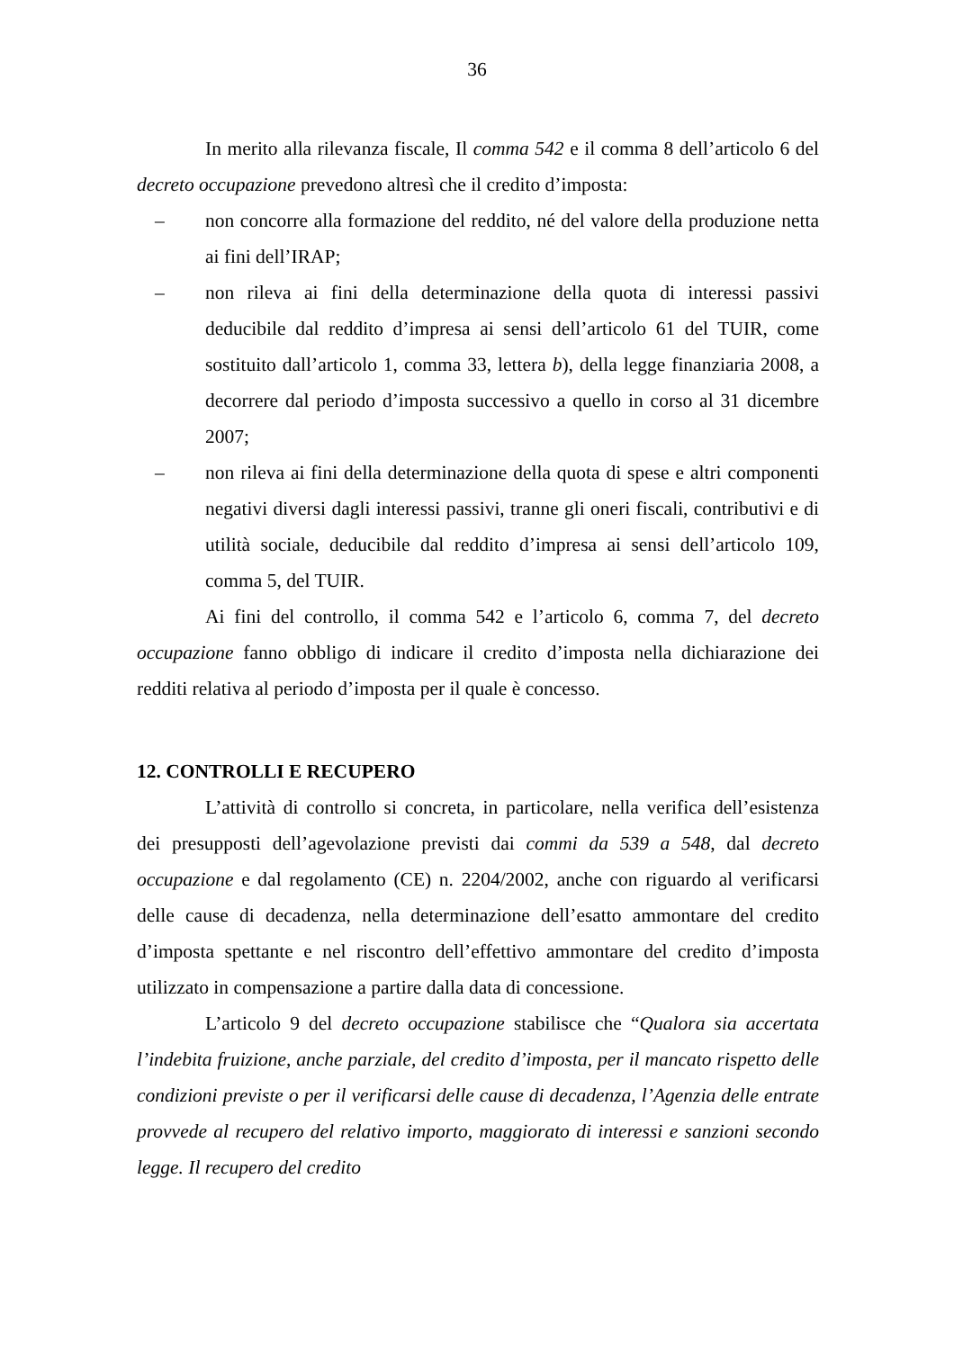36
In merito alla rilevanza fiscale, Il comma 542 e il comma 8 dell’articolo 6 del decreto occupazione prevedono altresì che il credito d’imposta:
– non concorre alla formazione del reddito, né del valore della produzione netta ai fini dell’IRAP;
– non rileva ai fini della determinazione della quota di interessi passivi deducibile dal reddito d’impresa ai sensi dell’articolo 61 del TUIR, come sostituito dall’articolo 1, comma 33, lettera b), della legge finanziaria 2008, a decorrere dal periodo d’imposta successivo a quello in corso al 31 dicembre 2007;
– non rileva ai fini della determinazione della quota di spese e altri componenti negativi diversi dagli interessi passivi, tranne gli oneri fiscali, contributivi e di utilità sociale, deducibile dal reddito d’impresa ai sensi dell’articolo 109, comma 5, del TUIR.
Ai fini del controllo, il comma 542 e l’articolo 6, comma 7, del decreto occupazione fanno obbligo di indicare il credito d’imposta nella dichiarazione dei redditi relativa al periodo d’imposta per il quale è concesso.
12. CONTROLLI E RECUPERO
L’attività di controllo si concreta, in particolare, nella verifica dell’esistenza dei presupposti dell’agevolazione previsti dai commi da 539 a 548, dal decreto occupazione e dal regolamento (CE) n. 2204/2002, anche con riguardo al verificarsi delle cause di decadenza, nella determinazione dell’esatto ammontare del credito d’imposta spettante e nel riscontro dell’effettivo ammontare del credito d’imposta utilizzato in compensazione a partire dalla data di concessione.
L’articolo 9 del decreto occupazione stabilisce che “Qualora sia accertata l’indebita fruizione, anche parziale, del credito d’imposta, per il mancato rispetto delle condizioni previste o per il verificarsi delle cause di decadenza, l’Agenzia delle entrate provvede al recupero del relativo importo, maggiorato di interessi e sanzioni secondo legge. Il recupero del credito